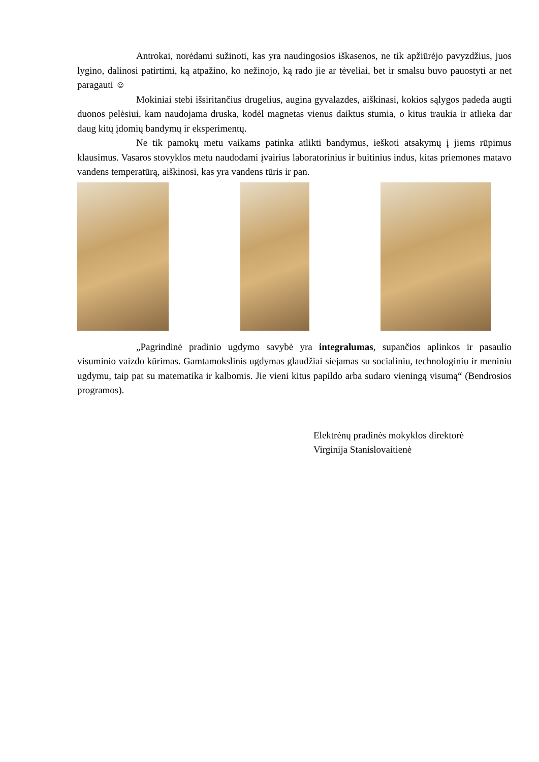Antrokai, norėdami sužinoti, kas yra naudingosios iškasenos, ne tik apžiūrėjo pavyzdžius, juos lygino, dalinosi patirtimi, ką atpažino, ko nežinojo, ką rado jie ar tėveliai, bet ir smalsu buvo pauostyti ar net paragauti ☺
Mokiniai stebi išsiritančius drugelius, augina gyvalazdes, aiškinasi, kokios sąlygos padeda augti duonos pelėsiui, kam naudojama druska, kodėl magnetas vienus daiktus stumia, o kitus traukia ir atlieka dar daug kitų įdomių bandymų ir eksperimentų.
Ne tik pamokų metu vaikams patinka atlikti bandymus, ieškoti atsakymų į jiems rūpimus klausimus. Vasaros stovyklos metu naudodami įvairius laboratorinius ir buitinius indus, kitas priemones matavo vandens temperatūrą, aiškinosi, kas yra vandens tūris ir pan.
„Pagrindinė pradinio ugdymo savybė yra integralumas, supančios aplinkos ir pasaulio visuminio vaizdo kūrimas. Gamtamokslinis ugdymas glaudžiai siejamas su socialiniu, technologiniu ir meniniu ugdymu, taip pat su matematika ir kalbomis. Jie vieni kitus papildo arba sudaro vieningą visumą“ (Bendrosios programos).
Elektrėnų pradinės mokyklos direktorė
Virginija Stanislovaitienė